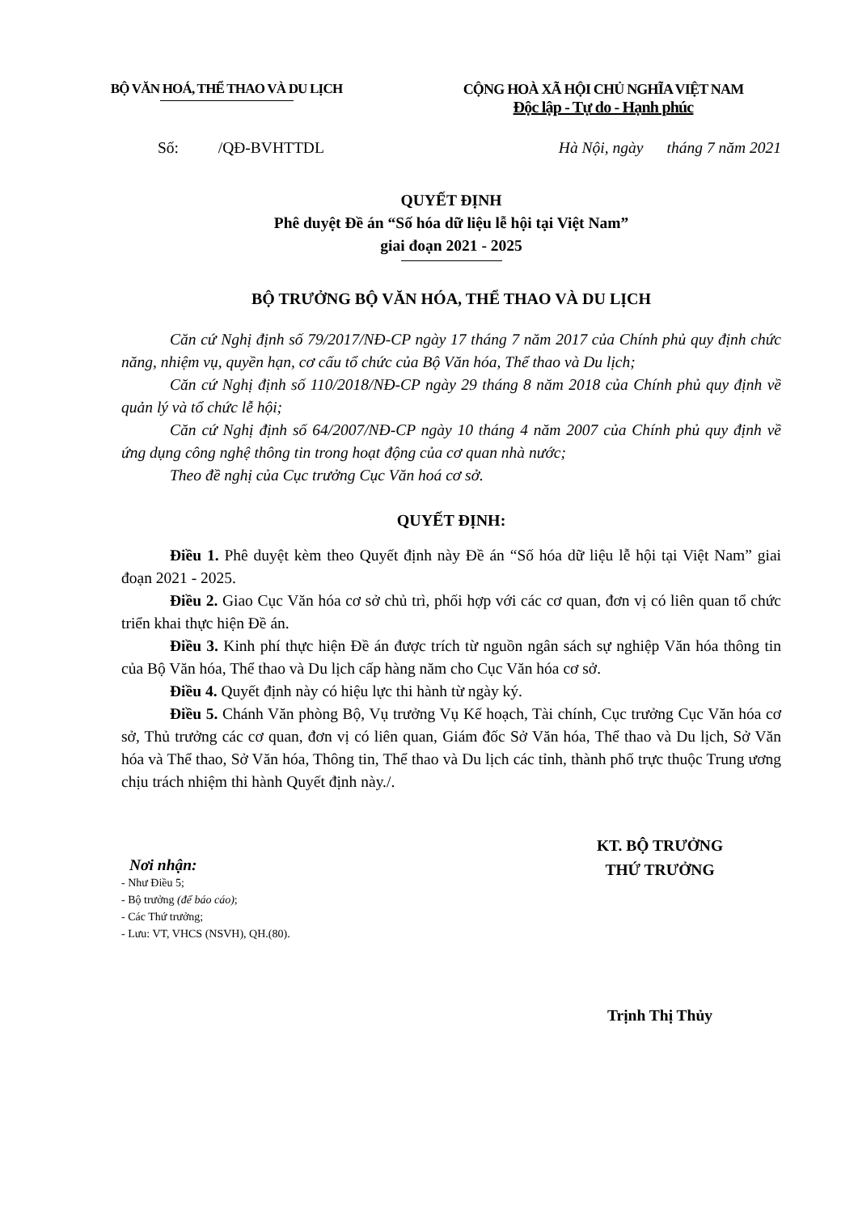BỘ VĂN HOÁ, THỂ THAO VÀ DU LỊCH
CỘNG HOÀ XÃ HỘI CHỦ NGHĨA VIỆT NAM
Độc lập - Tự do - Hạnh phúc
Số: /QĐ-BVHTTDL Hà Nội, ngày tháng 7 năm 2021
QUYẾT ĐỊNH
Phê duyệt Đề án “Số hóa dữ liệu lễ hội tại Việt Nam”
giai đoạn 2021 - 2025
BỘ TRƯỞNG BỘ VĂN HÓA, THỂ THAO VÀ DU LỊCH
Căn cứ Nghị định số 79/2017/NĐ-CP ngày 17 tháng 7 năm 2017 của Chính phủ quy định chức năng, nhiệm vụ, quyền hạn, cơ cấu tổ chức của Bộ Văn hóa, Thể thao và Du lịch;
Căn cứ Nghị định số 110/2018/NĐ-CP ngày 29 tháng 8 năm 2018 của Chính phủ quy định về quản lý và tổ chức lễ hội;
Căn cứ Nghị định số 64/2007/NĐ-CP ngày 10 tháng 4 năm 2007 của Chính phủ quy định về ứng dụng công nghệ thông tin trong hoạt động của cơ quan nhà nước;
Theo đề nghị của Cục trưởng Cục Văn hoá cơ sở.
QUYẾT ĐỊNH:
Điều 1. Phê duyệt kèm theo Quyết định này Đề án “Số hóa dữ liệu lễ hội tại Việt Nam” giai đoạn 2021 - 2025.
Điều 2. Giao Cục Văn hóa cơ sở chủ trì, phối hợp với các cơ quan, đơn vị có liên quan tổ chức triển khai thực hiện Đề án.
Điều 3. Kinh phí thực hiện Đề án được trích từ nguồn ngân sách sự nghiệp Văn hóa thông tin của Bộ Văn hóa, Thể thao và Du lịch cấp hàng năm cho Cục Văn hóa cơ sở.
Điều 4. Quyết định này có hiệu lực thi hành từ ngày ký.
Điều 5. Chánh Văn phòng Bộ, Vụ trưởng Vụ Kế hoạch, Tài chính, Cục trưởng Cục Văn hóa cơ sở, Thủ trưởng các cơ quan, đơn vị có liên quan, Giám đốc Sở Văn hóa, Thể thao và Du lịch, Sở Văn hóa và Thể thao, Sở Văn hóa, Thông tin, Thể thao và Du lịch các tỉnh, thành phố trực thuộc Trung ương chịu trách nhiệm thi hành Quyết định này./.
Nơi nhận:
- Như Điều 5;
- Bộ trưởng (để báo cáo);
- Các Thứ trưởng;
- Lưu: VT, VHCS (NSVH), QH.(80).
KT. BỘ TRƯỞNG
THỨ TRƯỞNG
Trịnh Thị Thủy